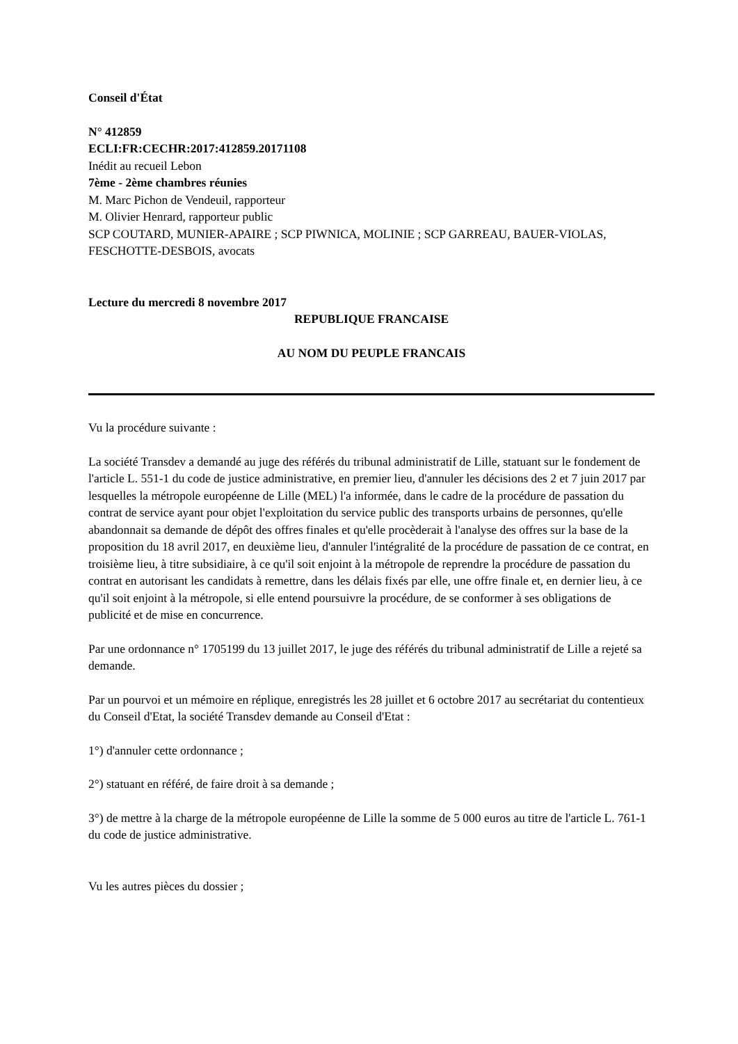Conseil d'État
N° 412859
ECLI:FR:CECHR:2017:412859.20171108
Inédit au recueil Lebon
7ème - 2ème chambres réunies
M. Marc Pichon de Vendeuil, rapporteur
M. Olivier Henrard, rapporteur public
SCP COUTARD, MUNIER-APAIRE ; SCP PIWNICA, MOLINIE ; SCP GARREAU, BAUER-VIOLAS, FESCHOTTE-DESBOIS, avocats
Lecture du mercredi 8 novembre 2017
REPUBLIQUE FRANCAISE
AU NOM DU PEUPLE FRANCAIS
Vu la procédure suivante :
La société Transdev a demandé au juge des référés du tribunal administratif de Lille, statuant sur le fondement de l'article L. 551-1 du code de justice administrative, en premier lieu, d'annuler les décisions des 2 et 7 juin 2017 par lesquelles la métropole européenne de Lille (MEL) l'a informée, dans le cadre de la procédure de passation du contrat de service ayant pour objet l'exploitation du service public des transports urbains de personnes, qu'elle abandonnait sa demande de dépôt des offres finales et qu'elle procèderait à l'analyse des offres sur la base de la proposition du 18 avril 2017, en deuxième lieu, d'annuler l'intégralité de la procédure de passation de ce contrat, en troisième lieu, à titre subsidiaire, à ce qu'il soit enjoint à la métropole de reprendre la procédure de passation du contrat en autorisant les candidats à remettre, dans les délais fixés par elle, une offre finale et, en dernier lieu, à ce qu'il soit enjoint à la métropole, si elle entend poursuivre la procédure, de se conformer à ses obligations de publicité et de mise en concurrence.
Par une ordonnance n° 1705199 du 13 juillet 2017, le juge des référés du tribunal administratif de Lille a rejeté sa demande.
Par un pourvoi et un mémoire en réplique, enregistrés les 28 juillet et 6 octobre 2017 au secrétariat du contentieux du Conseil d'Etat, la société Transdev demande au Conseil d'Etat :
1°) d'annuler cette ordonnance ;
2°) statuant en référé, de faire droit à sa demande ;
3°) de mettre à la charge de la métropole européenne de Lille la somme de 5 000 euros au titre de l'article L. 761-1 du code de justice administrative.
Vu les autres pièces du dossier ;